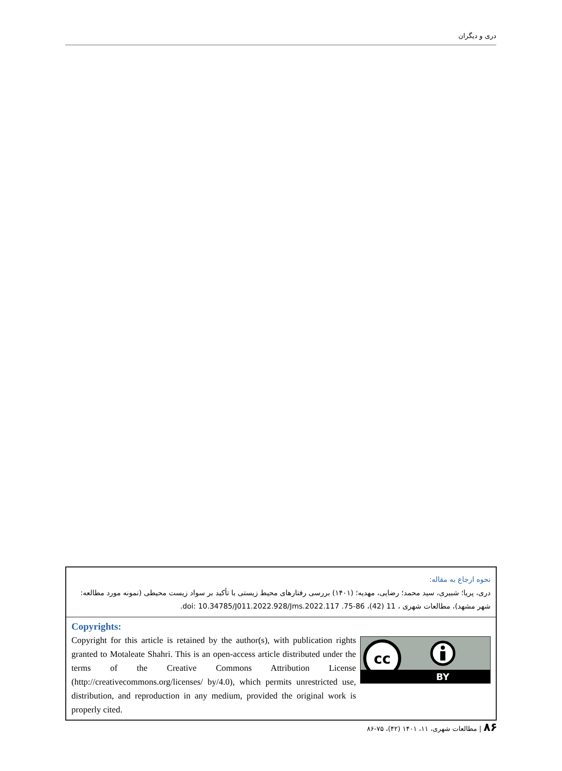دری و دیگران
نحوه ارجاع به مقاله:
دری، پریا؛ شبیری، سید محمد؛ رضایی، مهدیه؛ (۱۴۰۱) بررسی رفتارهای محیط زیستی با تأکید بر سواد زیست محیطی (نمونه مورد مطالعه: شهر مشهد)، مطالعات شهری ، 11 (42)، 86-75. doi: 10.34785/J011.2022.928/Jms.2022.117.
Copyrights:
Copyright for this article is retained by the author(s), with publication rights granted to Motaleate Shahri. This is an open-access article distributed under the terms of the Creative Commons Attribution License (http://creativecommons.org/licenses/ by/4.0), which permits unrestricted use, distribution, and reproduction in any medium, provided the original work is properly cited.
cc
BY
۸۶ | مطالعات شهری، ۱۱، ۱۴۰۱ (۴۲)، ۷۵-۸۶